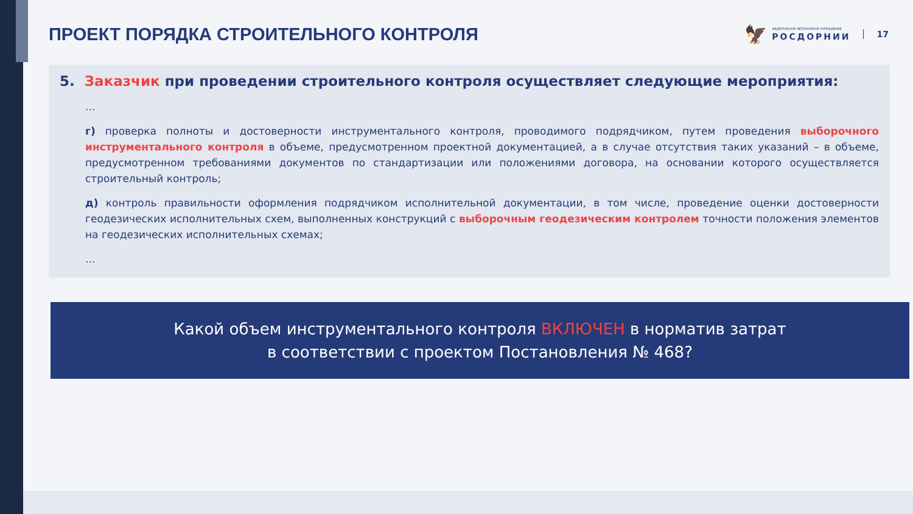ПРОЕКТ ПОРЯДКА СТРОИТЕЛЬНОГО КОНТРОЛЯ
🦅
ФЕДЕРАЛЬНОЕ АВТОНОМНОЕ УЧРЕЖДЕНИЕ
РОСДОРНИИ
17
5. Заказчик при проведении строительного контроля осуществляет следующие мероприятия:
…
г) проверка полноты и достоверности инструментального контроля, проводимого подрядчиком, путем проведения выборочного инструментального контроля в объеме, предусмотренном проектной документацией, а в случае отсутствия таких указаний – в объеме, предусмотренном требованиями документов по стандартизации или положениями договора, на основании которого осуществляется строительный контроль;
д) контроль правильности оформления подрядчиком исполнительной документации, в том числе, проведение оценки достоверности геодезических исполнительных схем, выполненных конструкций с выборочным геодезическим контролем точности положения элементов на геодезических исполнительных схемах;
…
Какой объем инструментального контроля ВКЛЮЧЕН в норматив затрат
в соответствии с проектом Постановления № 468?